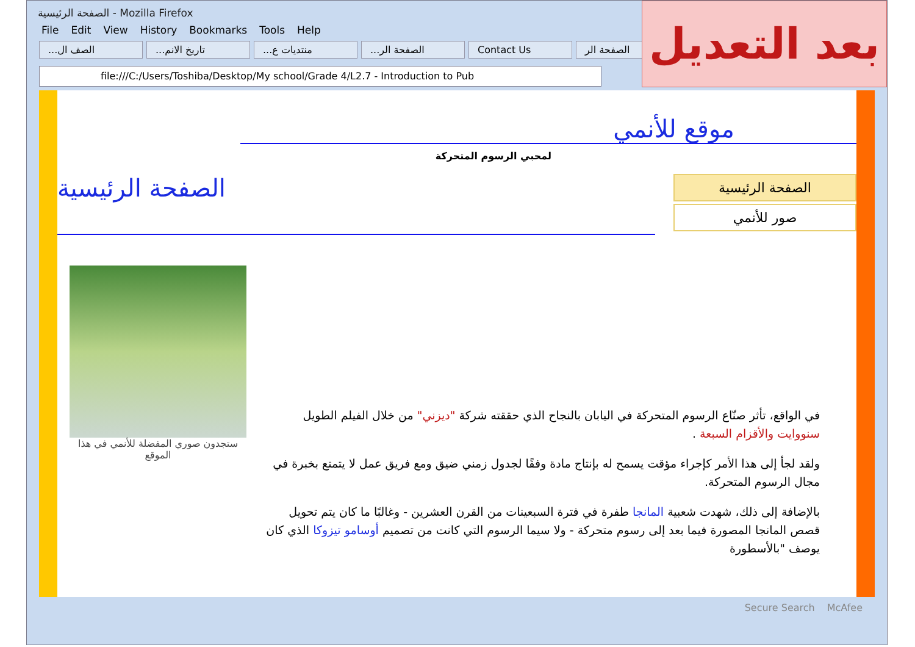الصفحة الرئيسية - Mozilla Firefox
File Edit View History Bookmarks Tools Help
...الصف ال...تاريخ الانم...منتديات ع...الصفحة الر Contact Us الصفحة الر
file:///C:/Users/Toshiba/Desktop/My school/Grade 4/L2.7 - Introduction to Pub
بعد التعديل
موقع للأنمي
لمحبي الرسوم المتحركة
الصفحة الرئيسية
صور للأنمي
الصفحة الرئيسية
ستجدون صوري المفضلة للأنمي في هذا الموقع
في الواقع، تأثر صنّاع الرسوم المتحركة في اليابان بالنجاح الذي حققته شركة "ديزني" من خلال الفيلم الطويل سنووايت والأقزام السبعة .
ولقد لجأ إلى هذا الأمر كإجراء مؤقت يسمح له بإنتاج مادة وفقًا لجدول زمني ضيق ومع فريق عمل لا يتمتع بخبرة في مجال الرسوم المتحركة.
بالإضافة إلى ذلك، شهدت شعبية المانجا طفرة في فترة السبعينات من القرن العشرين - وغالبًا ما كان يتم تحويل قصص المانجا المصورة فيما بعد إلى رسوم متحركة - ولا سيما الرسوم التي كانت من تصميم أوسامو تيزوكا الذي كان يوصف "بالأسطورة
Secure Search McAfee